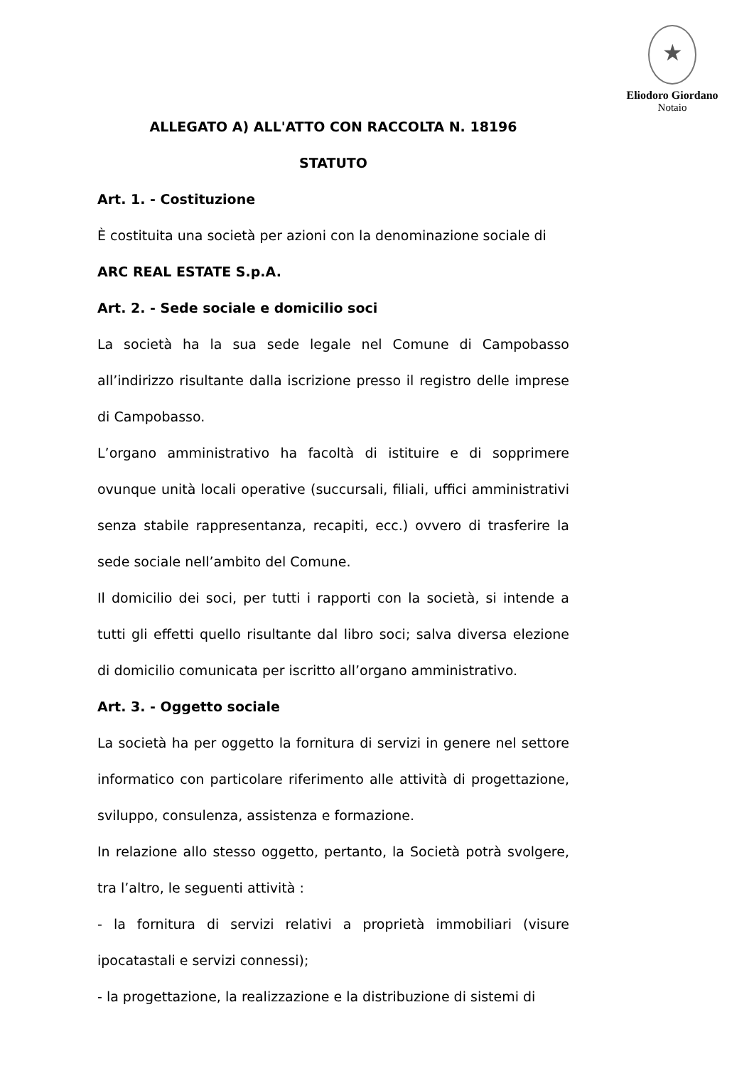★
Eliodoro Giordano
Notaio
ALLEGATO A) ALL'ATTO CON RACCOLTA N. 18196
STATUTO
Art. 1. - Costituzione
È costituita una società per azioni con la denominazione sociale di
ARC REAL ESTATE S.p.A.
Art. 2. - Sede sociale e domicilio soci
La società ha la sua sede legale nel Comune di Campobasso all’indirizzo risultante dalla iscrizione presso il registro delle imprese di Campobasso.
L’organo amministrativo ha facoltà di istituire e di sopprimere ovunque unità locali operative (succursali, filiali, uffici amministrativi senza stabile rappresentanza, recapiti, ecc.) ovvero di trasferire la sede sociale nell’ambito del Comune.
Il domicilio dei soci, per tutti i rapporti con la società, si intende a tutti gli effetti quello risultante dal libro soci; salva diversa elezione di domicilio comunicata per iscritto all’organo amministrativo.
Art. 3. - Oggetto sociale
La società ha per oggetto la fornitura di servizi in genere nel settore informatico con particolare riferimento alle attività di progettazione, sviluppo, consulenza, assistenza e formazione.
In relazione allo stesso oggetto, pertanto, la Società potrà svolgere, tra l’altro, le seguenti attività :
- la fornitura di servizi relativi a proprietà immobiliari (visure ipocatastali e servizi connessi);
- la progettazione, la realizzazione e la distribuzione di sistemi di